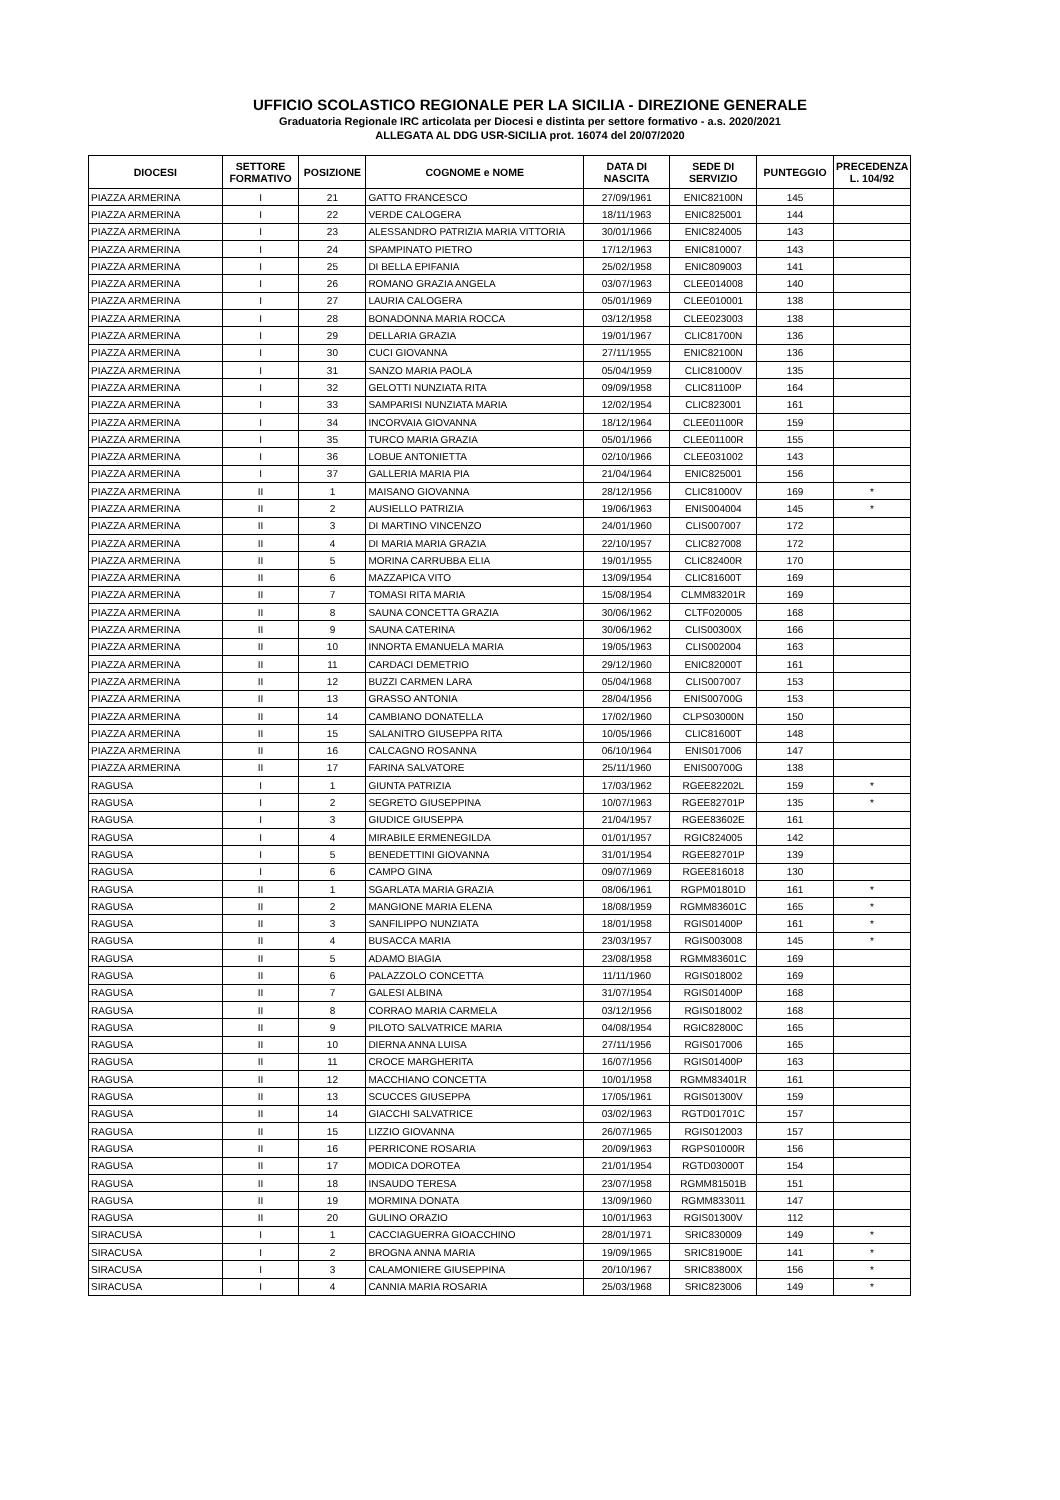UFFICIO SCOLASTICO REGIONALE PER LA SICILIA - DIREZIONE GENERALE
Graduatoria Regionale IRC articolata per Diocesi e distinta per settore formativo - a.s. 2020/2021
ALLEGATA AL DDG USR-SICILIA prot. 16074 del 20/07/2020
| DIOCESI | SETTORE FORMATIVO | POSIZIONE | COGNOME e NOME | DATA DI NASCITA | SEDE DI SERVIZIO | PUNTEGGIO | PRECEDENZA L. 104/92 |
| --- | --- | --- | --- | --- | --- | --- | --- |
| PIAZZA ARMERINA | I | 21 | GATTO FRANCESCO | 27/09/1961 | ENIC82100N | 145 | |
| PIAZZA ARMERINA | I | 22 | VERDE CALOGERA | 18/11/1963 | ENIC825001 | 144 | |
| PIAZZA ARMERINA | I | 23 | ALESSANDRO PATRIZIA MARIA VITTORIA | 30/01/1966 | ENIC824005 | 143 | |
| PIAZZA ARMERINA | I | 24 | SPAMPINATO PIETRO | 17/12/1963 | ENIC810007 | 143 | |
| PIAZZA ARMERINA | I | 25 | DI BELLA EPIFANIA | 25/02/1958 | ENIC809003 | 141 | |
| PIAZZA ARMERINA | I | 26 | ROMANO GRAZIA ANGELA | 03/07/1963 | CLEE014008 | 140 | |
| PIAZZA ARMERINA | I | 27 | LAURIA CALOGERA | 05/01/1969 | CLEE010001 | 138 | |
| PIAZZA ARMERINA | I | 28 | BONADONNA MARIA ROCCA | 03/12/1958 | CLEE023003 | 138 | |
| PIAZZA ARMERINA | I | 29 | DELLARIA GRAZIA | 19/01/1967 | CLIC81700N | 136 | |
| PIAZZA ARMERINA | I | 30 | CUCI GIOVANNA | 27/11/1955 | ENIC82100N | 136 | |
| PIAZZA ARMERINA | I | 31 | SANZO MARIA PAOLA | 05/04/1959 | CLIC81000V | 135 | |
| PIAZZA ARMERINA | I | 32 | GELOTTI NUNZIATA RITA | 09/09/1958 | CLIC81100P | 164 | |
| PIAZZA ARMERINA | I | 33 | SAMPARISI NUNZIATA MARIA | 12/02/1954 | CLIC823001 | 161 | |
| PIAZZA ARMERINA | I | 34 | INCORVAIA GIOVANNA | 18/12/1964 | CLEE01100R | 159 | |
| PIAZZA ARMERINA | I | 35 | TURCO MARIA GRAZIA | 05/01/1966 | CLEE01100R | 155 | |
| PIAZZA ARMERINA | I | 36 | LOBUE ANTONIETTA | 02/10/1966 | CLEE031002 | 143 | |
| PIAZZA ARMERINA | I | 37 | GALLERIA MARIA PIA | 21/04/1964 | ENIC825001 | 156 | |
| PIAZZA ARMERINA | II | 1 | MAISANO GIOVANNA | 28/12/1956 | CLIC81000V | 169 | * |
| PIAZZA ARMERINA | II | 2 | AUSIELLO PATRIZIA | 19/06/1963 | ENIS004004 | 145 | * |
| PIAZZA ARMERINA | II | 3 | DI MARTINO VINCENZO | 24/01/1960 | CLIS007007 | 172 | |
| PIAZZA ARMERINA | II | 4 | DI MARIA MARIA GRAZIA | 22/10/1957 | CLIC827008 | 172 | |
| PIAZZA ARMERINA | II | 5 | MORINA CARRUBBA ELIA | 19/01/1955 | CLIC82400R | 170 | |
| PIAZZA ARMERINA | II | 6 | MAZZAPICA VITO | 13/09/1954 | CLIC81600T | 169 | |
| PIAZZA ARMERINA | II | 7 | TOMASI RITA MARIA | 15/08/1954 | CLMM83201R | 169 | |
| PIAZZA ARMERINA | II | 8 | SAUNA CONCETTA GRAZIA | 30/06/1962 | CLTF020005 | 168 | |
| PIAZZA ARMERINA | II | 9 | SAUNA CATERINA | 30/06/1962 | CLIS00300X | 166 | |
| PIAZZA ARMERINA | II | 10 | INNORTA EMANUELA MARIA | 19/05/1963 | CLIS002004 | 163 | |
| PIAZZA ARMERINA | II | 11 | CARDACI DEMETRIO | 29/12/1960 | ENIC82000T | 161 | |
| PIAZZA ARMERINA | II | 12 | BUZZI CARMEN LARA | 05/04/1968 | CLIS007007 | 153 | |
| PIAZZA ARMERINA | II | 13 | GRASSO ANTONIA | 28/04/1956 | ENIS00700G | 153 | |
| PIAZZA ARMERINA | II | 14 | CAMBIANO DONATELLA | 17/02/1960 | CLPS03000N | 150 | |
| PIAZZA ARMERINA | II | 15 | SALANITRO GIUSEPPA RITA | 10/05/1966 | CLIC81600T | 148 | |
| PIAZZA ARMERINA | II | 16 | CALCAGNO ROSANNA | 06/10/1964 | ENIS017006 | 147 | |
| PIAZZA ARMERINA | II | 17 | FARINA SALVATORE | 25/11/1960 | ENIS00700G | 138 | |
| RAGUSA | I | 1 | GIUNTA PATRIZIA | 17/03/1962 | RGEE82202L | 159 | * |
| RAGUSA | I | 2 | SEGRETO GIUSEPPINA | 10/07/1963 | RGEE82701P | 135 | * |
| RAGUSA | I | 3 | GIUDICE GIUSEPPA | 21/04/1957 | RGEE83602E | 161 | |
| RAGUSA | I | 4 | MIRABILE ERMENEGILDA | 01/01/1957 | RGIC824005 | 142 | |
| RAGUSA | I | 5 | BENEDETTINI GIOVANNA | 31/01/1954 | RGEE82701P | 139 | |
| RAGUSA | I | 6 | CAMPO GINA | 09/07/1969 | RGEE816018 | 130 | |
| RAGUSA | II | 1 | SGARLATA MARIA GRAZIA | 08/06/1961 | RGPM01801D | 161 | * |
| RAGUSA | II | 2 | MANGIONE MARIA ELENA | 18/08/1959 | RGMM83601C | 165 | * |
| RAGUSA | II | 3 | SANFILIPPO NUNZIATA | 18/01/1958 | RGIS01400P | 161 | * |
| RAGUSA | II | 4 | BUSACCA MARIA | 23/03/1957 | RGIS003008 | 145 | * |
| RAGUSA | II | 5 | ADAMO BIAGIA | 23/08/1958 | RGMM83601C | 169 | |
| RAGUSA | II | 6 | PALAZZOLO CONCETTA | 11/11/1960 | RGIS018002 | 169 | |
| RAGUSA | II | 7 | GALESI ALBINA | 31/07/1954 | RGIS01400P | 168 | |
| RAGUSA | II | 8 | CORRAO MARIA CARMELA | 03/12/1956 | RGIS018002 | 168 | |
| RAGUSA | II | 9 | PILOTO SALVATRICE MARIA | 04/08/1954 | RGIC82800C | 165 | |
| RAGUSA | II | 10 | DIERNA ANNA LUISA | 27/11/1956 | RGIS017006 | 165 | |
| RAGUSA | II | 11 | CROCE MARGHERITA | 16/07/1956 | RGIS01400P | 163 | |
| RAGUSA | II | 12 | MACCHIANO CONCETTA | 10/01/1958 | RGMM83401R | 161 | |
| RAGUSA | II | 13 | SCUCCES GIUSEPPA | 17/05/1961 | RGIS01300V | 159 | |
| RAGUSA | II | 14 | GIACCHI SALVATRICE | 03/02/1963 | RGTD01701C | 157 | |
| RAGUSA | II | 15 | LIZZIO GIOVANNA | 26/07/1965 | RGIS012003 | 157 | |
| RAGUSA | II | 16 | PERRICONE ROSARIA | 20/09/1963 | RGPS01000R | 156 | |
| RAGUSA | II | 17 | MODICA DOROTEA | 21/01/1954 | RGTD03000T | 154 | |
| RAGUSA | II | 18 | INSAUDO TERESA | 23/07/1958 | RGMM81501B | 151 | |
| RAGUSA | II | 19 | MORMINA DONATA | 13/09/1960 | RGMM833011 | 147 | |
| RAGUSA | II | 20 | GULINO ORAZIO | 10/01/1963 | RGIS01300V | 112 | |
| SIRACUSA | I | 1 | CACCIAGUERRA GIOACCHINO | 28/01/1971 | SRIC830009 | 149 | * |
| SIRACUSA | I | 2 | BROGNA ANNA MARIA | 19/09/1965 | SRIC81900E | 141 | * |
| SIRACUSA | I | 3 | CALAMONIERE GIUSEPPINA | 20/10/1967 | SRIC83800X | 156 | * |
| SIRACUSA | I | 4 | CANNIA MARIA ROSARIA | 25/03/1968 | SRIC823006 | 149 | * |